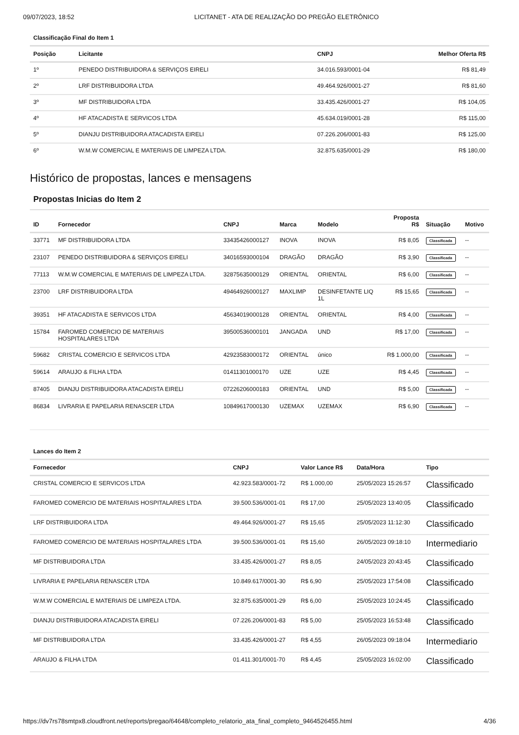09/07/2023, 18:52 LICITANET - ATA DE REALIZAÇÃO DO PREGÃO ELETRÔNICO
Classificação Final do Item 1
| Posição | Licitante | CNPJ | Melhor Oferta R$ |
| --- | --- | --- | --- |
| 1º | PENEDO DISTRIBUIDORA & SERVIÇOS EIRELI | 34.016.593/0001-04 | R$ 81,49 |
| 2º | LRF DISTRIBUIDORA LTDA | 49.464.926/0001-27 | R$ 81,60 |
| 3º | MF DISTRIBUIDORA LTDA | 33.435.426/0001-27 | R$ 104,05 |
| 4º | HF ATACADISTA E SERVICOS LTDA | 45.634.019/0001-28 | R$ 115,00 |
| 5º | DIANJU DISTRIBUIDORA ATACADISTA EIRELI | 07.226.206/0001-83 | R$ 125,00 |
| 6º | W.M.W COMERCIAL E MATERIAIS DE LIMPEZA LTDA. | 32.875.635/0001-29 | R$ 180,00 |
Histórico de propostas, lances e mensagens
Propostas Inicias do Item 2
| ID | Fornecedor | CNPJ | Marca | Modelo | Proposta R$ | Situação | Motivo |
| --- | --- | --- | --- | --- | --- | --- | --- |
| 33771 | MF DISTRIBUIDORA LTDA | 33435426000127 | INOVA | INOVA | R$ 8,05 | Classificada | -- |
| 23107 | PENEDO DISTRIBUIDORA & SERVIÇOS EIRELI | 34016593000104 | DRAGÃO | DRAGÃO | R$ 3,90 | Classificada | -- |
| 77113 | W.M.W COMERCIAL E MATERIAIS DE LIMPEZA LTDA. | 32875635000129 | ORIENTAL | ORIENTAL | R$ 6,00 | Classificada | -- |
| 23700 | LRF DISTRIBUIDORA LTDA | 49464926000127 | MAXLIMP | DESINFETANTE LIQ 1L | R$ 15,65 | Classificada | -- |
| 39351 | HF ATACADISTA E SERVICOS LTDA | 45634019000128 | ORIENTAL | ORIENTAL | R$ 4,00 | Classificada | -- |
| 15784 | FAROMED COMERCIO DE MATERIAIS HOSPITALARES LTDA | 39500536000101 | JANGADA | UND | R$ 17,00 | Classificada | -- |
| 59682 | CRISTAL COMERCIO E SERVICOS LTDA | 42923583000172 | ORIENTAL | único | R$ 1.000,00 | Classificada | -- |
| 59614 | ARAUJO & FILHA LTDA | 01411301000170 | UZE | UZE | R$ 4,45 | Classificada | -- |
| 87405 | DIANJU DISTRIBUIDORA ATACADISTA EIRELI | 07226206000183 | ORIENTAL | UND | R$ 5,00 | Classificada | -- |
| 86834 | LIVRARIA E PAPELARIA RENASCER LTDA | 10849617000130 | UZEMAX | UZEMAX | R$ 6,90 | Classificada | -- |
Lances do Item 2
| Fornecedor | CNPJ | Valor Lance R$ | Data/Hora | Tipo |
| --- | --- | --- | --- | --- |
| CRISTAL COMERCIO E SERVICOS LTDA | 42.923.583/0001-72 | R$ 1.000,00 | 25/05/2023 15:26:57 | Classificado |
| FAROMED COMERCIO DE MATERIAIS HOSPITALARES LTDA | 39.500.536/0001-01 | R$ 17,00 | 25/05/2023 13:40:05 | Classificado |
| LRF DISTRIBUIDORA LTDA | 49.464.926/0001-27 | R$ 15,65 | 25/05/2023 11:12:30 | Classificado |
| FAROMED COMERCIO DE MATERIAIS HOSPITALARES LTDA | 39.500.536/0001-01 | R$ 15,60 | 26/05/2023 09:18:10 | Intermediario |
| MF DISTRIBUIDORA LTDA | 33.435.426/0001-27 | R$ 8,05 | 24/05/2023 20:43:45 | Classificado |
| LIVRARIA E PAPELARIA RENASCER LTDA | 10.849.617/0001-30 | R$ 6,90 | 25/05/2023 17:54:08 | Classificado |
| W.M.W COMERCIAL E MATERIAIS DE LIMPEZA LTDA. | 32.875.635/0001-29 | R$ 6,00 | 25/05/2023 10:24:45 | Classificado |
| DIANJU DISTRIBUIDORA ATACADISTA EIRELI | 07.226.206/0001-83 | R$ 5,00 | 25/05/2023 16:53:48 | Classificado |
| MF DISTRIBUIDORA LTDA | 33.435.426/0001-27 | R$ 4,55 | 26/05/2023 09:18:04 | Intermediario |
| ARAUJO & FILHA LTDA | 01.411.301/0001-70 | R$ 4,45 | 25/05/2023 16:02:00 | Classificado |
https://dv7rs78smtpx8.cloudfront.net/reports/pregao/64648/completo_relatorio_ata_final_completo_9464526455.html 4/36